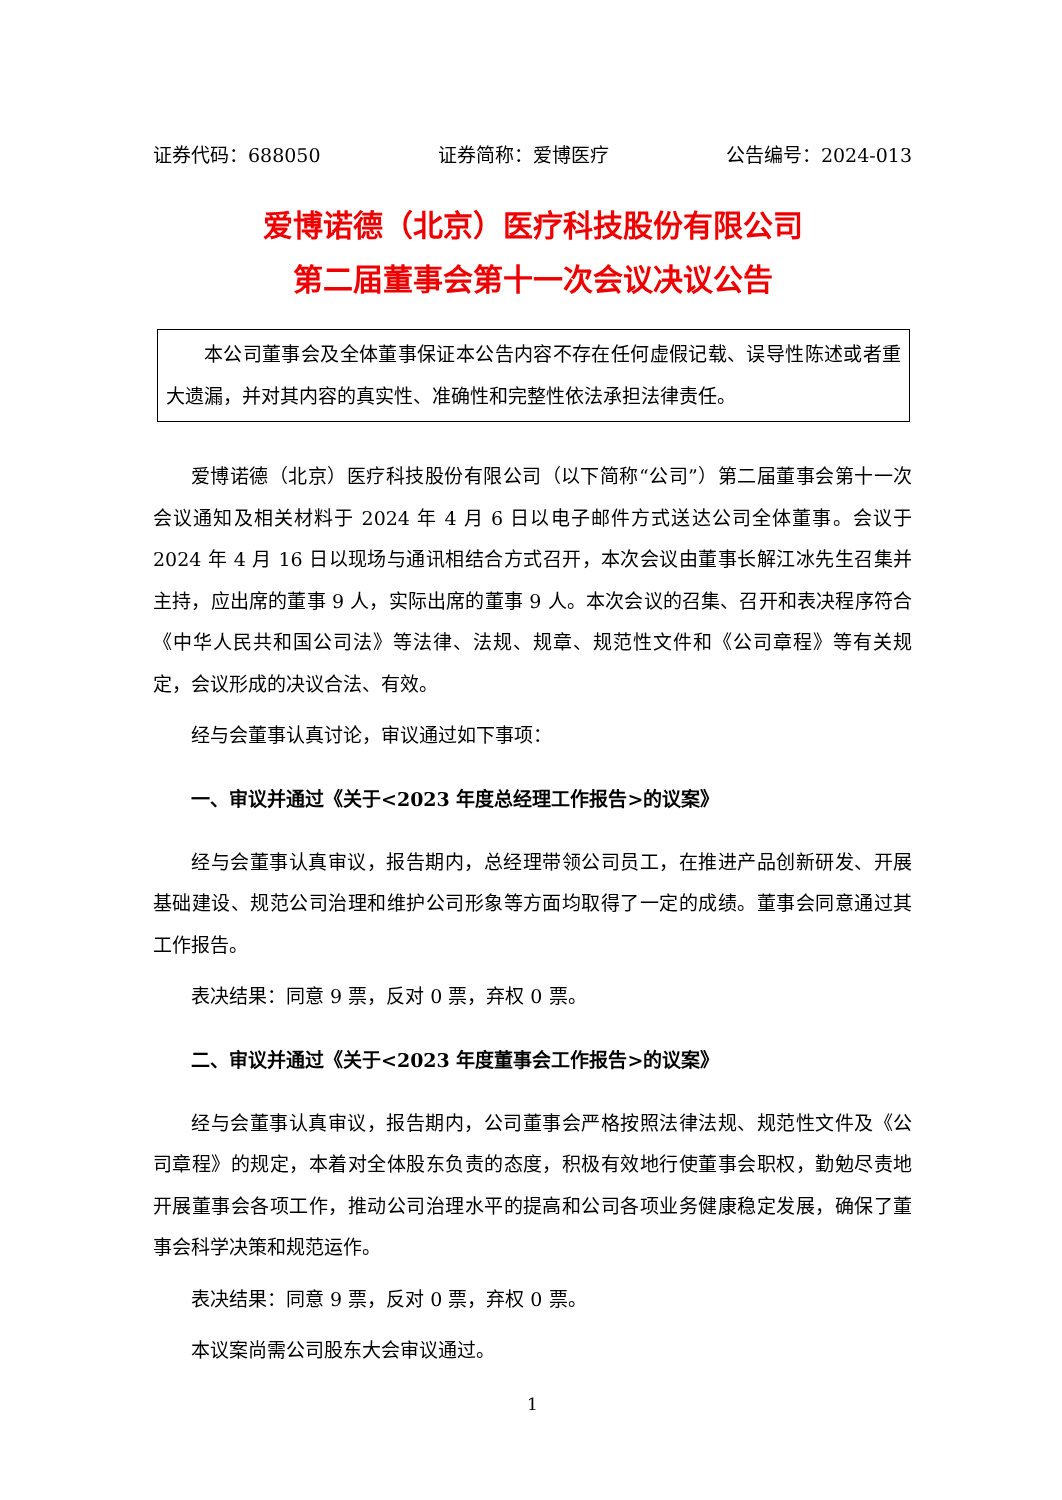证券代码：688050 证券简称：爱博医疗 公告编号：2024-013
爱博诺德（北京）医疗科技股份有限公司
第二届董事会第十一次会议决议公告
本公司董事会及全体董事保证本公告内容不存在任何虚假记载、误导性陈述或者重大遗漏，并对其内容的真实性、准确性和完整性依法承担法律责任。
爱博诺德（北京）医疗科技股份有限公司（以下简称“公司”）第二届董事会第十一次会议通知及相关材料于 2024 年 4 月 6 日以电子邮件方式送达公司全体董事。会议于 2024 年 4 月 16 日以现场与通讯相结合方式召开，本次会议由董事长解江冰先生召集并主持，应出席的董事 9 人，实际出席的董事 9 人。本次会议的召集、召开和表决程序符合《中华人民共和国公司法》等法律、法规、规章、规范性文件和《公司章程》等有关规定，会议形成的决议合法、有效。
经与会董事认真讨论，审议通过如下事项：
一、审议并通过《关于<2023 年度总经理工作报告>的议案》
经与会董事认真审议，报告期内，总经理带领公司员工，在推进产品创新研发、开展基础建设、规范公司治理和维护公司形象等方面均取得了一定的成绩。董事会同意通过其工作报告。
表决结果：同意 9 票，反对 0 票，弃权 0 票。
二、审议并通过《关于<2023 年度董事会工作报告>的议案》
经与会董事认真审议，报告期内，公司董事会严格按照法律法规、规范性文件及《公司章程》的规定，本着对全体股东负责的态度，积极有效地行使董事会职权，勤勉尽责地开展董事会各项工作，推动公司治理水平的提高和公司各项业务健康稳定发展，确保了董事会科学决策和规范运作。
表决结果：同意 9 票，反对 0 票，弃权 0 票。
本议案尚需公司股东大会审议通过。
1